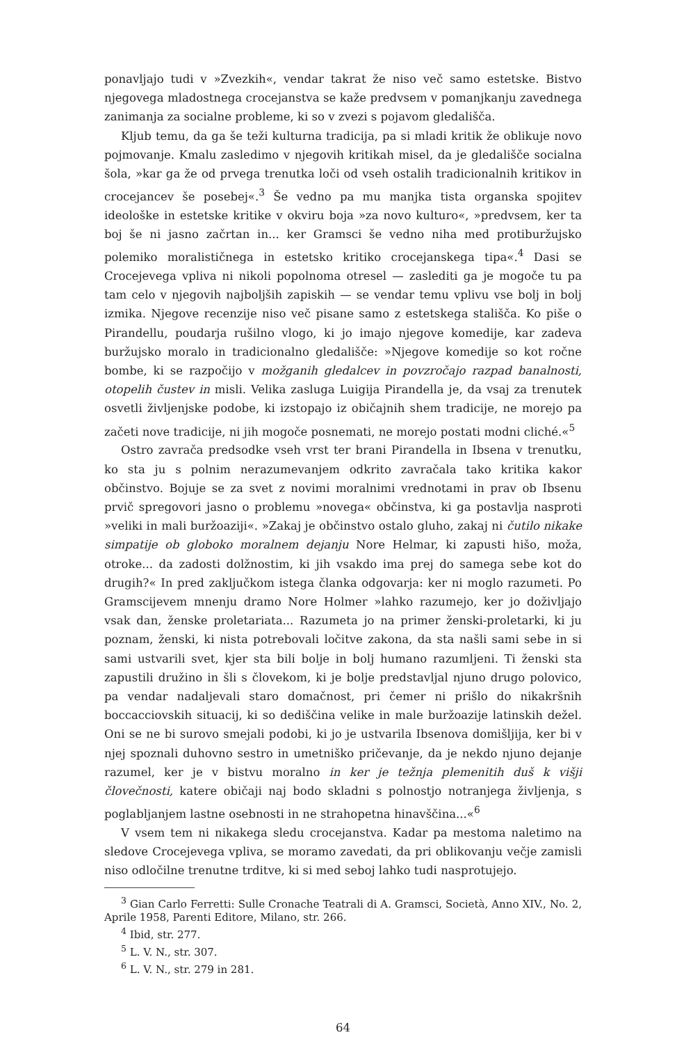ponavljajo tudi v »Zvezkih«, vendar takrat že niso več samo estetske. Bistvo njegovega mladostnega crocejanstva se kaže predvsem v pomanjkanju zavednega zanimanja za socialne probleme, ki so v zvezi s pojavom gledališča.
Kljub temu, da ga še teži kulturna tradicija, pa si mladi kritik že oblikuje novo pojmovanje. Kmalu zasledimo v njegovih kritikah misel, da je gledališče socialna šola, »kar ga že od prvega trenutka loči od vseh ostalih tradicionalnih kritikov in crocejancev še posebej«.<sup>3</sup> Še vedno pa mu manjka tista organska spojitev ideološke in estetske kritike v okviru boja »za novo kulturo«, »predvsem, ker ta boj še ni jasno začrtan in... ker Gramsci še vedno niha med protiburžujsko polemiko moralističnega in estetsko kritiko crocejanskega tipa«.<sup>4</sup> Dasi se Crocejevega vpliva ni nikoli popolnoma otresel — zaslediti ga je mogoče tu pa tam celo v njegovih najboljših zapiskih — se vendar temu vplivu vse bolj in bolj izmika. Njegove recenzije niso več pisane samo z estetskega stališča. Ko piše o Pirandellu, poudarja rušilno vlogo, ki jo imajo njegove komedije, kar zadeva buržujsko moralo in tradicionalno gledališče: »Njegove komedije so kot ročne bombe, ki se razpočijo v možganih gledalcev in povzročajo razpad banalnosti, otopelih čustev in misli. Velika zasluga Luigija Pirandella je, da vsaj za trenutek osvetli življenjske podobe, ki izstopajo iz običajnih shem tradicije, ne morejo pa začeti nove tradicije, ni jih mogoče posnemati, ne morejo postati modni cliché.«<sup>5</sup>
Ostro zavrača predsodke vseh vrst ter brani Pirandella in Ibsena v trenutku, ko sta ju s polnim nerazumevanjem odkrito zavračala tako kritika kakor občinstvo. Bojuje se za svet z novimi moralnimi vrednotami in prav ob Ibsenu prvič spregovori jasno o problemu »novega« občinstva, ki ga postavlja nasproti »veliki in mali buržoaziji«. »Zakaj je občinstvo ostalo gluho, zakaj ni čutilo nikake simpatije ob globoko moralnem dejanju Nore Helmar, ki zapusti hišo, moža, otroke... da zadosti dolžnostim, ki jih vsakdo ima prej do samega sebe kot do drugih?« In pred zaključkom istega članka odgovarja: ker ni moglo razumeti. Po Gramscijevem mnenju dramo Nore Holmer »lahko razumejo, ker jo doživljajo vsak dan, ženske proletariata... Razumeta jo na primer ženski-proletarki, ki ju poznam, ženski, ki nista potrebovali ločitve zakona, da sta našli sami sebe in si sami ustvarili svet, kjer sta bili bolje in bolj humano razumljeni. Ti ženski sta zapustili družino in šli s človekom, ki je bolje predstavljal njuno drugo polovico, pa vendar nadaljevali staro domačnost, pri čemer ni prišlo do nikakršnih boccacciovskih situacij, ki so dediščina velike in male buržoazije latinskih dežel. Oni se ne bi surovo smejali podobi, ki jo je ustvarila Ibsenova domišljija, ker bi v njej spoznali duhovno sestro in umetniško pričevanje, da je nekdo njuno dejanje razumel, ker je v bistvu moralno in ker je težnja plemenitih duš k višji človečnosti, katere običaji naj bodo skladni s polnostjo notranjega življenja, s poglabljanjem lastne osebnosti in ne strahopetna hinavščina...«<sup>6</sup>
V vsem tem ni nikakega sledu crocejanstva. Kadar pa mestoma naletimo na sledove Crocejevega vpliva, se moramo zavedati, da pri oblikovanju večje zamisli niso odločilne trenutne trditve, ki si med seboj lahko tudi nasprotujejo.
<sup>3</sup> Gian Carlo Ferretti: Sulle Cronache Teatrali di A. Gramsci, Società, Anno XIV., No. 2, Aprile 1958, Parenti Editore, Milano, str. 266.
<sup>4</sup> Ibid, str. 277.
<sup>5</sup> L. V. N., str. 307.
<sup>6</sup> L. V. N., str. 279 in 281.
64